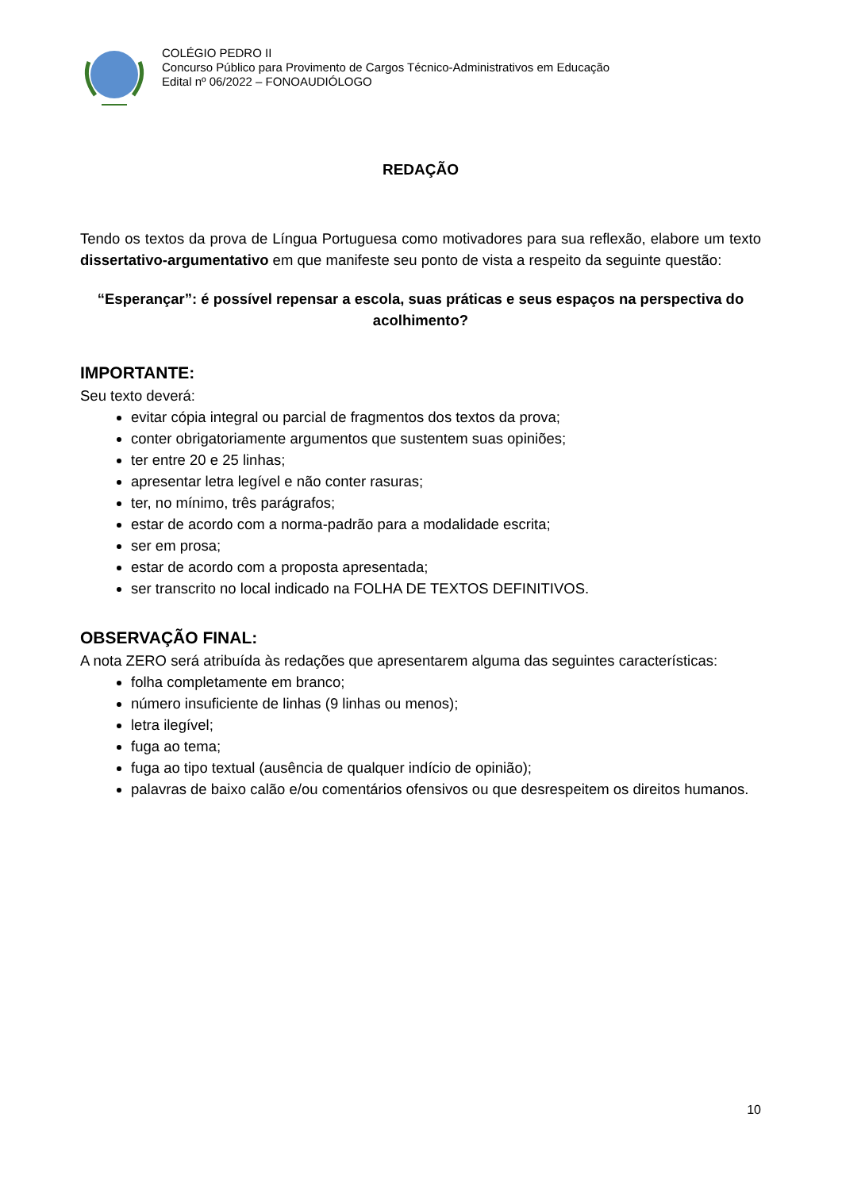COLÉGIO PEDRO II
Concurso Público para Provimento de Cargos Técnico-Administrativos em Educação
Edital nº 06/2022 – FONOAUDIÓLOGO
REDAÇÃO
Tendo os textos da prova de Língua Portuguesa como motivadores para sua reflexão, elabore um texto dissertativo-argumentativo em que manifeste seu ponto de vista a respeito da seguinte questão:
“Esperançar”: é possível repensar a escola, suas práticas e seus espaços na perspectiva do acolhimento?
IMPORTANTE:
Seu texto deverá:
evitar cópia integral ou parcial de fragmentos dos textos da prova;
conter obrigatoriamente argumentos que sustentem suas opiniões;
ter entre 20 e 25 linhas;
apresentar letra legível e não conter rasuras;
ter, no mínimo, três parágrafos;
estar de acordo com a norma-padrão para a modalidade escrita;
ser em prosa;
estar de acordo com a proposta apresentada;
ser transcrito no local indicado na FOLHA DE TEXTOS DEFINITIVOS.
OBSERVAÇÃO FINAL:
A nota ZERO será atribuída às redações que apresentarem alguma das seguintes características:
folha completamente em branco;
número insuficiente de linhas (9 linhas ou menos);
letra ilegível;
fuga ao tema;
fuga ao tipo textual (ausência de qualquer indício de opinião);
palavras de baixo calão e/ou comentários ofensivos ou que desrespeitem os direitos humanos.
10